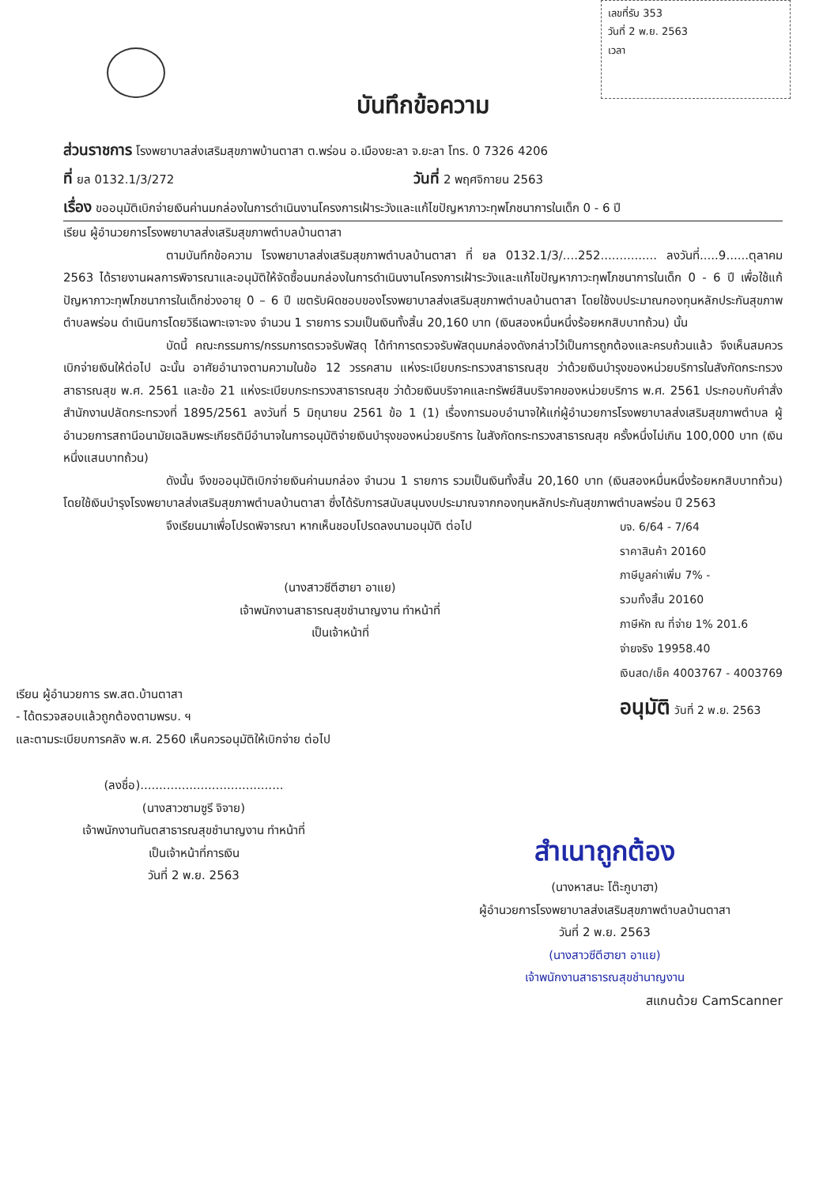เลขที่รับ 353
วันที่ 2 พ.ย. 2563
เวลา
บันทึกข้อความ
ส่วนราชการ โรงพยาบาลส่งเสริมสุขภาพบ้านตาสา ต.พร่อน อ.เมืองยะลา จ.ยะลา โทร. 0 7326 4206
ที่ ยล 0132.1/3/272
วันที่ 2 พฤศจิกายน 2563
เรื่อง ขออนุมัติเบิกจ่ายเงินค่านมกล่องในการดำเนินงานโครงการเฝ้าระวังและแก้ไขปัญหาภาวะทุพโภชนาการในเด็ก 0 - 6 ปี
เรียน ผู้อำนวยการโรงพยาบาลส่งเสริมสุขภาพตำบลบ้านตาสา
ตามบันทึกข้อความ โรงพยาบาลส่งเสริมสุขภาพตำบลบ้านตาสา ที่ ยล 0132.1/3/....252............... ลงวันที่.....9......ตุลาคม 2563 ได้รายงานผลการพิจารณาและอนุมัติให้จัดซื้อนมกล่องในการดำเนินงานโครงการเฝ้าระวังและแก้ไขปัญหาภาวะทุพโภชนาการในเด็ก 0 - 6 ปี เพื่อใช้แก้ปัญหาภาวะทุพโภชนาการในเด็กช่วงอายุ 0 – 6 ปี เขตรับผิดชอบของโรงพยาบาลส่งเสริมสุขภาพตำบลบ้านตาสา โดยใช้งบประมาณกองทุนหลักประกันสุขภาพตำบลพร่อน ดำเนินการโดยวิธีเฉพาะเจาะจง จำนวน 1 รายการ รวมเป็นเงินทั้งสิ้น 20,160 บาท (เงินสองหมื่นหนึ่งร้อยหกสิบบาทถ้วน) นั้น
บัดนี้ คณะกรรมการ/กรรมการตรวจรับพัสดุ ได้ทำการตรวจรับพัสดุนมกล่องดังกล่าวไว้เป็นการถูกต้องและครบถ้วนแล้ว จึงเห็นสมควรเบิกจ่ายเงินให้ต่อไป ฉะนั้น อาศัยอำนาจตามความในข้อ 12 วรรคสาม แห่งระเบียบกระทรวงสาธารณสุข ว่าด้วยเงินบำรุงของหน่วยบริการในสังกัดกระทรวงสาธารณสุข พ.ศ. 2561 และข้อ 21 แห่งระเบียบกระทรวงสาธารณสุข ว่าด้วยเงินบริจาคและทรัพย์สินบริจาคของหน่วยบริการ พ.ศ. 2561 ประกอบกับคำสั่งสำนักงานปลัดกระทรวงที่ 1895/2561 ลงวันที่ 5 มิถุนายน 2561 ข้อ 1 (1) เรื่องการมอบอำนาจให้แก่ผู้อำนวยการโรงพยาบาลส่งเสริมสุขภาพตำบล ผู้อำนวยการสถานีอนามัยเฉลิมพระเกียรติมีอำนาจในการอนุมัติจ่ายเงินบำรุงของหน่วยบริการ ในสังกัดกระทรวงสาธารณสุข ครั้งหนึ่งไม่เกิน 100,000 บาท (เงินหนึ่งแสนบาทถ้วน)
ดังนั้น จึงขออนุมัติเบิกจ่ายเงินค่านมกล่อง จำนวน 1 รายการ รวมเป็นเงินทั้งสิ้น 20,160 บาท (เงินสองหมื่นหนึ่งร้อยหกสิบบาทถ้วน) โดยใช้เงินบำรุงโรงพยาบาลส่งเสริมสุขภาพตำบลบ้านตาสา ซึ่งได้รับการสนับสนุนงบประมาณจากกองทุนหลักประกันสุขภาพตำบลพร่อน ปี 2563
จึงเรียนมาเพื่อโปรดพิจารณา หากเห็นชอบโปรดลงนามอนุมัติ ต่อไป
(นางสาวซีตีฮายา อาแย)
เจ้าพนักงานสาธารณสุขชำนาญงาน ทำหน้าที่
เป็นเจ้าหน้าที่
บจ. 6/64 - 7/64
ราคาสินค้า 20160
ภาษีมูลค่าเพิ่ม 7% -
รวมทั้งสิ้น 20160
ภาษีหัก ณ ที่จ่าย 1% 201.6
จ่ายจริง 19958.40
เงินสด/เช็ค 4003767 - 4003769
อนุมัติ วันที่ 2 พ.ย. 2563
เรียน ผู้อำนวยการ รพ.สต.บ้านตาสา
- ได้ตรวจสอบแล้วถูกต้องตามพรบ. ฯ
และตามระเบียบการคลัง พ.ศ. 2560 เห็นควรอนุมัติให้เบิกจ่าย ต่อไป
(ลงชื่อ)......................................
(นางสาวซามซูรี จิจาย)
เจ้าพนักงานทันตสาธารณสุขชำนาญงาน ทำหน้าที่
เป็นเจ้าหน้าที่การเงิน
วันที่ 2 พ.ย. 2563
สำเนาถูกต้อง
(นางหาสนะ โต๊ะกูบาฮา)
ผู้อำนวยการโรงพยาบาลส่งเสริมสุขภาพตำบลบ้านตาสา
วันที่ 2 พ.ย. 2563
(นางสาวซีตีฮายา อาแย)
เจ้าพนักงานสาธารณสุขชำนาญงาน
สแกนด้วย CamScanner